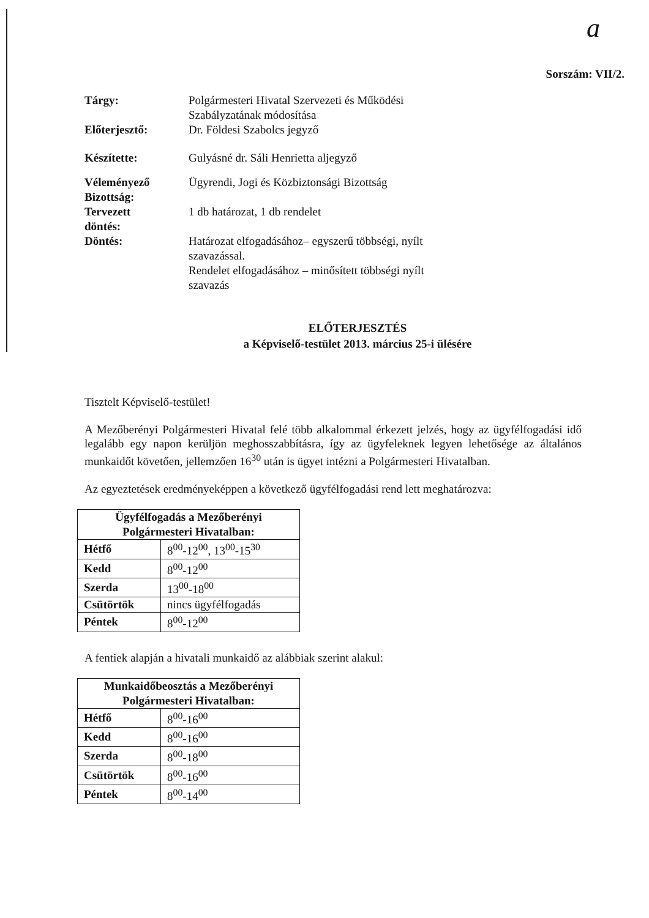a
Sorszám: VII/2.
| Tárgy: | Polgármesteri Hivatal Szervezeti és Működési Szabályzatának módosítása |
| Előterjesztő: | Dr. Földesi Szabolcs jegyző |
| Készítette: | Gulyásné dr. Sáli Henrietta aljegyző |
| Véleményező Bizottság: | Ügyrendi, Jogi és Közbiztonsági Bizottság |
| Tervezett döntés: | 1 db határozat, 1 db rendelet |
| Döntés: | Határozat elfogadásához– egyszerű többségi, nyílt szavazással. Rendelet elfogadásához – minősített többségi nyílt szavazás |
ELŐTERJESZTÉS
a Képviselő-testület 2013. március 25-i ülésére
Tisztelt Képviselő-testület!
A Mezőberényi Polgármesteri Hivatal felé több alkalommal érkezett jelzés, hogy az ügyfélfogadási idő legalább egy napon kerüljön meghosszabbításra, így az ügyfeleknek legyen lehetősége az általános munkaidőt követően, jellemzően 16<sup>30</sup> után is ügyet intézni a Polgármesteri Hivatalban.
Az egyeztetések eredményeképpen a következő ügyfélfogadási rend lett meghatározva:
| Ügyfélfogadás a Mezőberényi Polgármesteri Hivatalban: | |
| --- | --- |
| Hétfő | 8<sup>00</sup>-12<sup>00</sup>, 13<sup>00</sup>-15<sup>30</sup> |
| Kedd | 8<sup>00</sup>-12<sup>00</sup> |
| Szerda | 13<sup>00</sup>-18<sup>00</sup> |
| Csütörtök | nincs ügyfélfogadás |
| Péntek | 8<sup>00</sup>-12<sup>00</sup> |
A fentiek alapján a hivatali munkaidő az alábbiak szerint alakul:
| Munkaidőbeosztás a Mezőberényi Polgármesteri Hivatalban: | |
| --- | --- |
| Hétfő | 8<sup>00</sup>-16<sup>00</sup> |
| Kedd | 8<sup>00</sup>-16<sup>00</sup> |
| Szerda | 8<sup>00</sup>-18<sup>00</sup> |
| Csütörtök | 8<sup>00</sup>-16<sup>00</sup> |
| Péntek | 8<sup>00</sup>-14<sup>00</sup> |